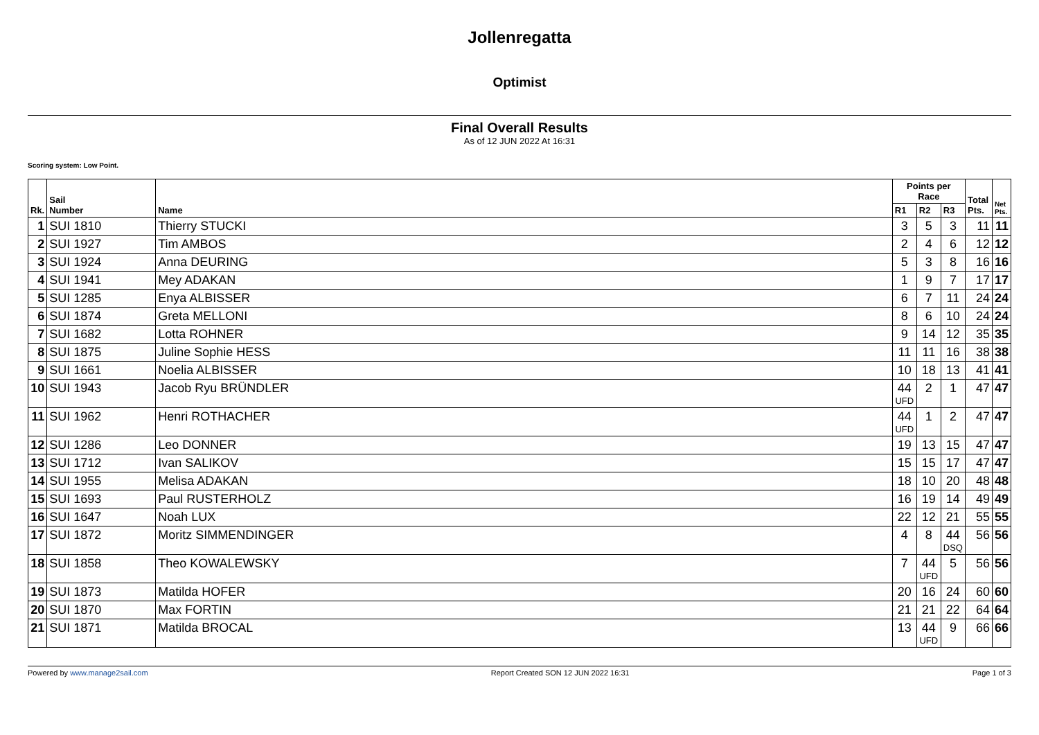Jollenregatta
Optimist
Final Overall Results
As of 12 JUN 2022 At 16:31
Scoring system: Low Point.
| Rk. | Sail Number | Name | Points per Race | | | Total Pts. | Net Pts. |
| --- | --- | --- | --- | --- | --- | --- | --- |
| | | | R1 | R2 | R3 | | |
| 1 | SUI 1810 | Thierry STUCKI | 3 | 5 | 3 | 11 | 11 |
| 2 | SUI 1927 | Tim AMBOS | 2 | 4 | 6 | 12 | 12 |
| 3 | SUI 1924 | Anna DEURING | 5 | 3 | 8 | 16 | 16 |
| 4 | SUI 1941 | Mey ADAKAN | 1 | 9 | 7 | 17 | 17 |
| 5 | SUI 1285 | Enya ALBISSER | 6 | 7 | 11 | 24 | 24 |
| 6 | SUI 1874 | Greta MELLONI | 8 | 6 | 10 | 24 | 24 |
| 7 | SUI 1682 | Lotta ROHNER | 9 | 14 | 12 | 35 | 35 |
| 8 | SUI 1875 | Juline Sophie HESS | 11 | 11 | 16 | 38 | 38 |
| 9 | SUI 1661 | Noelia ALBISSER | 10 | 18 | 13 | 41 | 41 |
| 10 | SUI 1943 | Jacob Ryu BRÜNDLER | 44 UFD | 2 | 1 | 47 | 47 |
| 11 | SUI 1962 | Henri ROTHACHER | 44 UFD | 1 | 2 | 47 | 47 |
| 12 | SUI 1286 | Leo DONNER | 19 | 13 | 15 | 47 | 47 |
| 13 | SUI 1712 | Ivan SALIKOV | 15 | 15 | 17 | 47 | 47 |
| 14 | SUI 1955 | Melisa ADAKAN | 18 | 10 | 20 | 48 | 48 |
| 15 | SUI 1693 | Paul RUSTERHOLZ | 16 | 19 | 14 | 49 | 49 |
| 16 | SUI 1647 | Noah LUX | 22 | 12 | 21 | 55 | 55 |
| 17 | SUI 1872 | Moritz SIMMENDINGER | 4 | 8 | 44 DSQ | 56 | 56 |
| 18 | SUI 1858 | Theo KOWALEWSKY | 7 | 44 UFD | 5 | 56 | 56 |
| 19 | SUI 1873 | Matilda HOFER | 20 | 16 | 24 | 60 | 60 |
| 20 | SUI 1870 | Max FORTIN | 21 | 21 | 22 | 64 | 64 |
| 21 | SUI 1871 | Matilda BROCAL | 13 | 44 UFD | 9 | 66 | 66 |
Powered by www.manage2sail.com Report Created SON 12 JUN 2022 16:31 Page 1 of 3